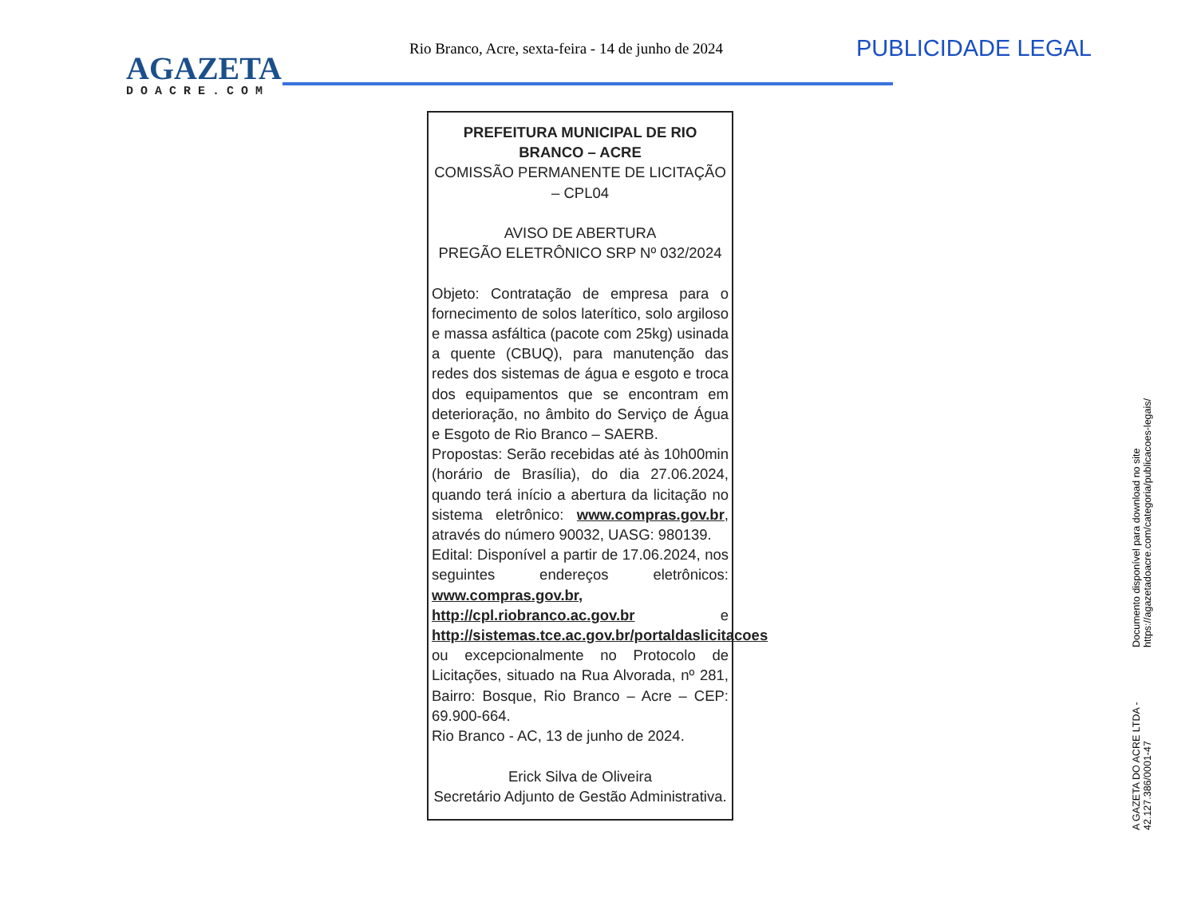AGAZETA
DOACRE.COM
Rio Branco, Acre, sexta-feira - 14 de junho de 2024
PUBLICIDADE LEGAL
PREFEITURA MUNICIPAL DE RIO BRANCO – ACRE
COMISSÃO PERMANENTE DE LICITAÇÃO – CPL04
AVISO DE ABERTURA
PREGÃO ELETRÔNICO SRP Nº 032/2024
Objeto: Contratação de empresa para o fornecimento de solos laterítico, solo argiloso e massa asfáltica (pacote com 25kg) usinada a quente (CBUQ), para manutenção das redes dos sistemas de água e esgoto e troca dos equipamentos que se encontram em deterioração, no âmbito do Serviço de Água e Esgoto de Rio Branco – SAERB.
Propostas: Serão recebidas até às 10h00min (horário de Brasília), do dia 27.06.2024, quando terá início a abertura da licitação no sistema eletrônico: www.compras.gov.br, através do número 90032, UASG: 980139.
Edital: Disponível a partir de 17.06.2024, nos seguintes endereços eletrônicos: www.compras.gov.br, http://cpl.riobranco.ac.gov.br e http://sistemas.tce.ac.gov.br/portaldaslicitacoes ou excepcionalmente no Protocolo de Licitações, situado na Rua Alvorada, nº 281, Bairro: Bosque, Rio Branco – Acre – CEP: 69.900-664.
Rio Branco - AC, 13 de junho de 2024.
Erick Silva de Oliveira
Secretário Adjunto de Gestão Administrativa.
A GAZETA DO ACRE LTDA - 42.127.386/0001-47 Documento disponível para download no site https://agazetadoacre.com/categoria/publicacoes-legais/